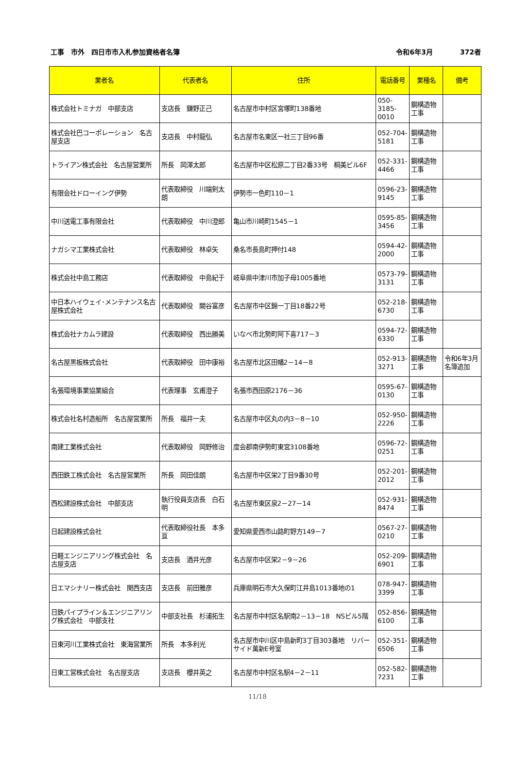工事　市外　四日市市入札参加資格者名簿 令和6年3月　　　　372者
| 業者名 | 代表者名 | 住所 | 電話番号 | 業種名 | 備考 |
| --- | --- | --- | --- | --- | --- |
| 株式会社トミナガ 中部支店 | 支店長 鎌野正己 | 名古屋市中村区宮塚町138番地 | 050-3185-0010 | 鋼構造物工事 | |
| 株式会社巴コーポレーション 名古屋支店 | 支店長 中村龍弘 | 名古屋市名東区一社三丁目96番 | 052-704-5181 | 鋼構造物工事 | |
| トライアン株式会社 名古屋営業所 | 所長 岡澤太郎 | 名古屋市中区松原二丁目2番33号 桐美ビル6F | 052-331-4466 | 鋼構造物工事 | |
| 有限会社ドローイング伊勢 | 代表取締役 川端剣太朗 | 伊勢市一色町110－1 | 0596-23-9145 | 鋼構造物工事 | |
| 中川送電工事有限会社 | 代表取締役 中川澄郎 | 亀山市川崎町1545－1 | 0595-85-3456 | 鋼構造物工事 | |
| ナガシマ工業株式会社 | 代表取締役 林卓矢 | 桑名市長島町押付148 | 0594-42-2000 | 鋼構造物工事 | |
| 株式会社中島工務店 | 代表取締役 中島紀于 | 岐阜県中津川市加子母1005番地 | 0573-79-3131 | 鋼構造物工事 | |
| 中日本ハイウェイ･メンテナンス名古屋株式会社 | 代表取締役 闕谷富彦 | 名古屋市中区錦一丁目18番22号 | 052-218-6730 | 鋼構造物工事 | |
| 株式会社ナカムラ建設 | 代表取締役 西出勝美 | いなべ市北勢町阿下喜717－3 | 0594-72-6330 | 鋼構造物工事 | |
| 名古屋黒板株式会社 | 代表取締役 田中康裕 | 名古屋市北区田幡2－14－8 | 052-913-3271 | 鋼構造物工事 | 令和6年3月名簿追加 |
| 名張環境事業協業組合 | 代表理事 玄甫澄子 | 名張市西田原2176－36 | 0595-67-0130 | 鋼構造物工事 | |
| 株式会社名村造船所 名古屋営業所 | 所長 福井一夫 | 名古屋市中区丸の内3－8－10 | 052-950-2226 | 鋼構造物工事 | |
| 南建工業株式会社 | 代表取締役 岡野修治 | 度会郡南伊勢町東宮3108番地 | 0596-72-0251 | 鋼構造物工事 | |
| 西田鉄工株式会社 名古屋営業所 | 所長 岡田佳朗 | 名古屋市中区栄2丁目9番30号 | 052-201-2012 | 鋼構造物工事 | |
| 西松建設株式会社 中部支店 | 執行役員支店長 白石明 | 名古屋市東区泉2－27－14 | 052-931-8474 | 鋼構造物工事 | |
| 日起建設株式会社 | 代表取締役社長 本多亘 | 愛知県愛西市山路町野方149－7 | 0567-27-0210 | 鋼構造物工事 | |
| 日軽エンジニアリング株式会社 名古屋支店 | 支店長 酒井光彦 | 名古屋市中区栄2－9－26 | 052-209-6901 | 鋼構造物工事 | |
| 日エマシナリー株式会社 関西支店 | 支店長 前田雅彦 | 兵庫県明石市大久保町江井島1013番地の1 | 078-947-3399 | 鋼構造物工事 | |
| 日鉄パイプライン＆エンジニアリング株式会社 中部支社 | 中部支社長 杉浦拓生 | 名古屋市中村区名駅南2－13－18 NSビル5階 | 052-856-6100 | 鋼構造物工事 | |
| 日東河川工業株式会社 東海営業所 | 所長 本多利光 | 名古屋市中川区中島新町3丁目303番地 リバーサイド萬新E号室 | 052-351-6506 | 鋼構造物工事 | |
| 日東工営株式会社 名古屋支店 | 支店長 櫻井英之 | 名古屋市中村区名駅4－2－11 | 052-582-7231 | 鋼構造物工事 | |
11/18